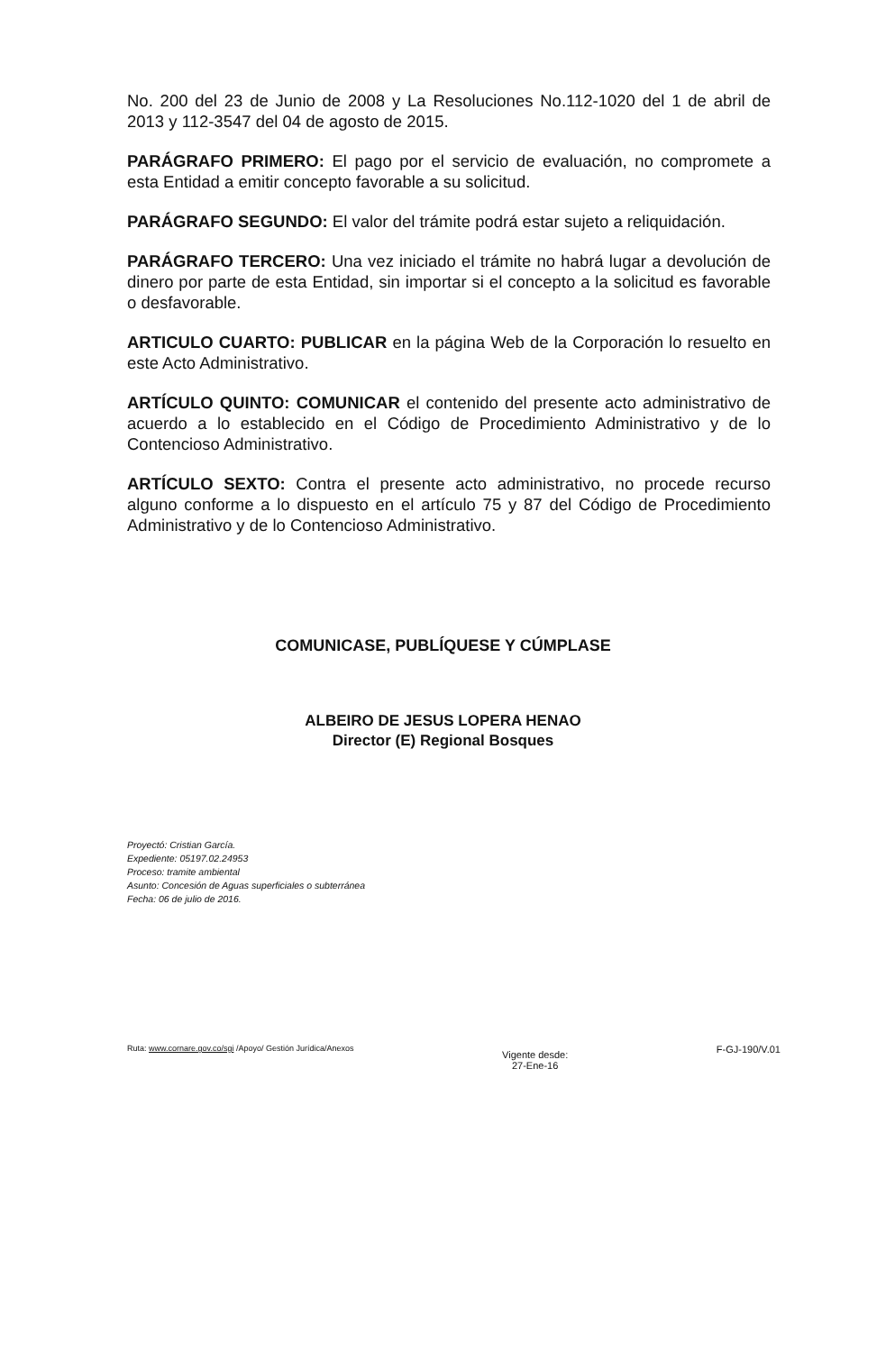No. 200 del 23 de Junio de 2008 y La Resoluciones No.112-1020 del 1 de abril de 2013 y 112-3547 del 04 de agosto de 2015.
PARÁGRAFO PRIMERO: El pago por el servicio de evaluación, no compromete a esta Entidad a emitir concepto favorable a su solicitud.
PARÁGRAFO SEGUNDO: El valor del trámite podrá estar sujeto a reliquidación.
PARÁGRAFO TERCERO: Una vez iniciado el trámite no habrá lugar a devolución de dinero por parte de esta Entidad, sin importar si el concepto a la solicitud es favorable o desfavorable.
ARTICULO CUARTO: PUBLICAR en la página Web de la Corporación lo resuelto en este Acto Administrativo.
ARTÍCULO QUINTO: COMUNICAR el contenido del presente acto administrativo de acuerdo a lo establecido en el Código de Procedimiento Administrativo y de lo Contencioso Administrativo.
ARTÍCULO SEXTO: Contra el presente acto administrativo, no procede recurso alguno conforme a lo dispuesto en el artículo 75 y 87 del Código de Procedimiento Administrativo y de lo Contencioso Administrativo.
COMUNICASE, PUBLÍQUESE Y CÚMPLASE
ALBEIRO DE JESUS LOPERA HENAO
Director (E) Regional Bosques
Proyectó: Cristian García.
Expediente: 05197.02.24953
Proceso: tramite ambiental
Asunto: Concesión de Aguas superficiales o subterránea
Fecha: 06 de julio de 2016.
Ruta: www.cornare.gov.co/sgi /Apoyo/ Gestión Jurídica/Anexos
Vigente desde:
27-Ene-16
F-GJ-190/V.01